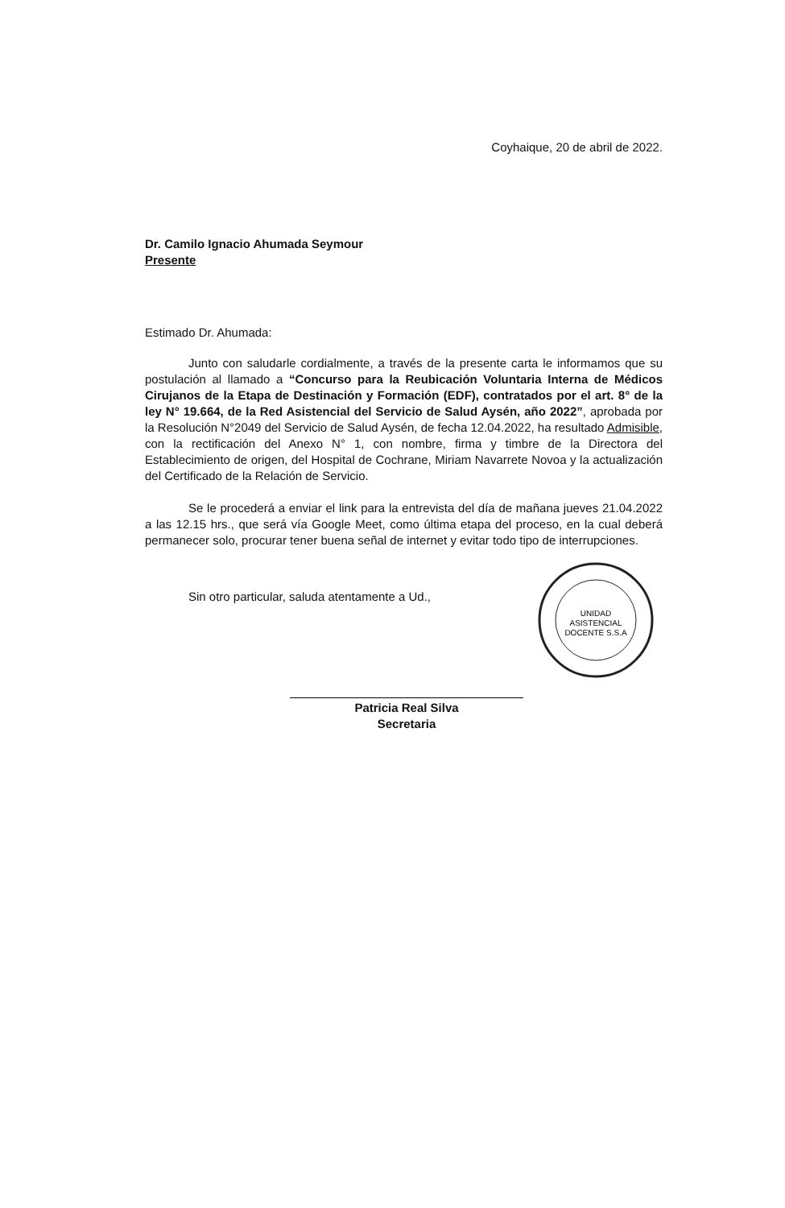Coyhaique, 20 de abril de 2022.
Dr. Camilo Ignacio Ahumada Seymour
Presente
Estimado Dr. Ahumada:
Junto con saludarle cordialmente, a través de la presente carta le informamos que su postulación al llamado a “Concurso para la Reubicación Voluntaria Interna de Médicos Cirujanos de la Etapa de Destinación y Formación (EDF), contratados por el art. 8° de la ley N° 19.664, de la Red Asistencial del Servicio de Salud Aysén, año 2022”, aprobada por la Resolución N°2049 del Servicio de Salud Aysén, de fecha 12.04.2022, ha resultado Admisible, con la rectificación del Anexo N° 1, con nombre, firma y timbre de la Directora del Establecimiento de origen, del Hospital de Cochrane, Miriam Navarrete Novoa y la actualización del Certificado de la Relación de Servicio.
Se le procederá a enviar el link para la entrevista del día de mañana jueves 21.04.2022 a las 12.15 hrs., que será vía Google Meet, como última etapa del proceso, en la cual deberá permanecer solo, procurar tener buena señal de internet y evitar todo tipo de interrupciones.
Sin otro particular, saluda atentamente a Ud.,
Patricia Real Silva
Secretaria
UNIDAD
ASISTENCIAL
DOCENTE S.S.A